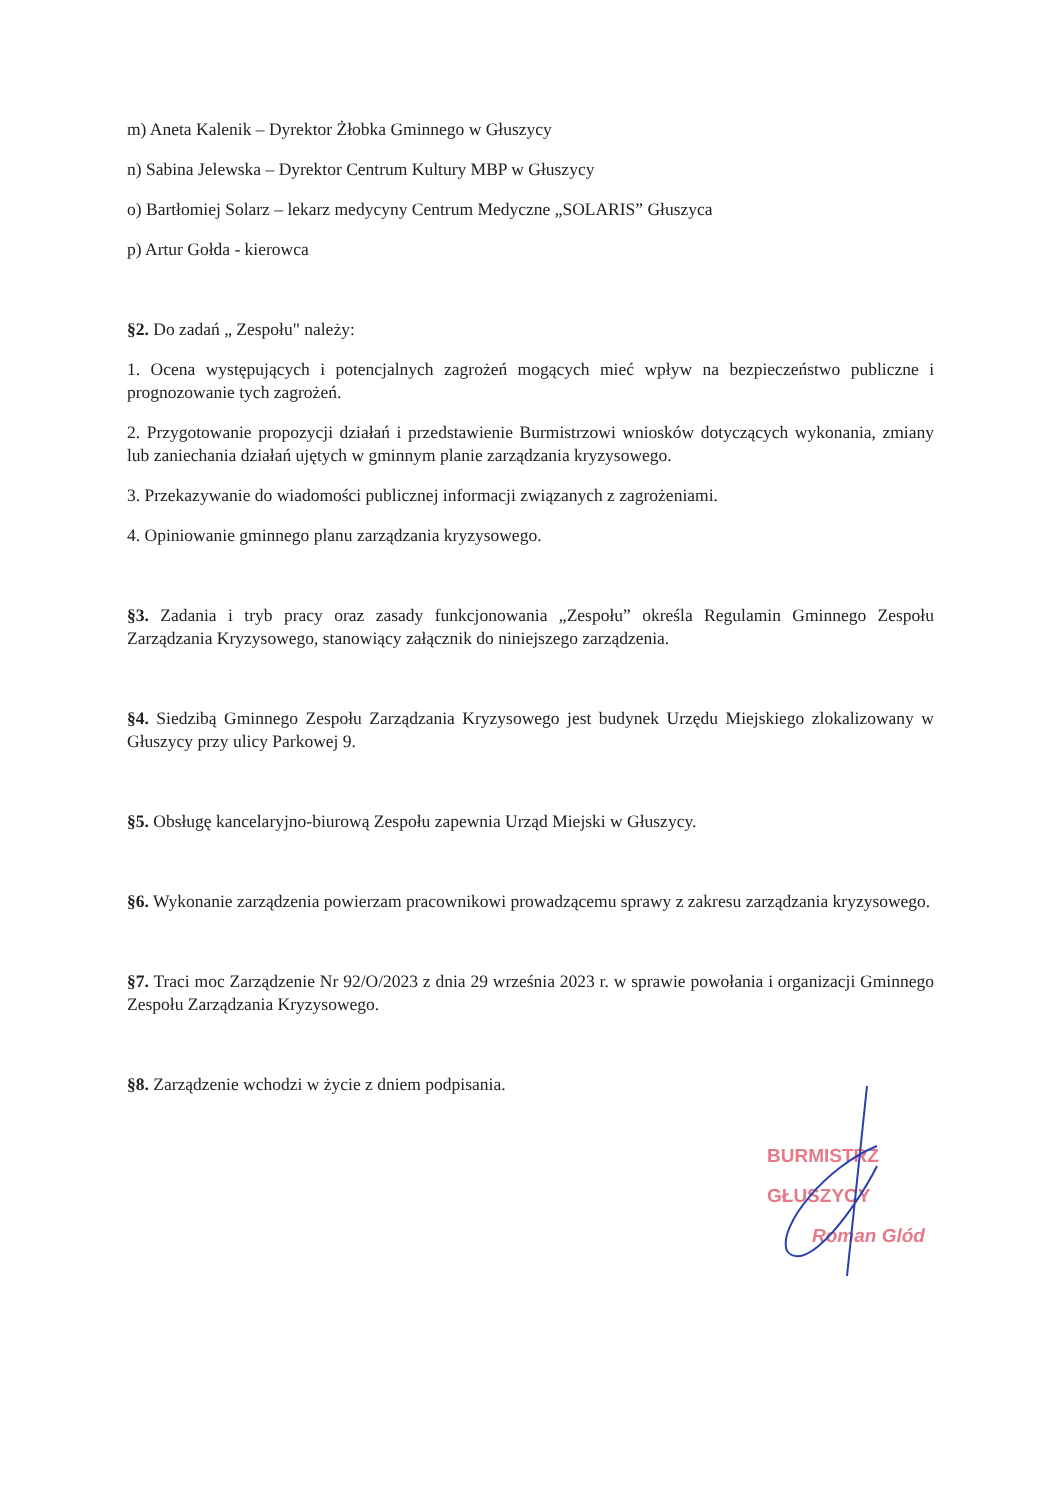m) Aneta Kalenik – Dyrektor Żłobka Gminnego w Głuszycy
n) Sabina Jelewska – Dyrektor Centrum Kultury MBP w Głuszycy
o) Bartłomiej Solarz – lekarz medycyny Centrum Medyczne „SOLARIS” Głuszyca
p) Artur Gołda - kierowca
§2. Do zadań „ Zespołu" należy:
1. Ocena występujących i potencjalnych zagrożeń mogących mieć wpływ na bezpieczeństwo publiczne i prognozowanie tych zagrożeń.
2. Przygotowanie propozycji działań i przedstawienie Burmistrzowi wniosków dotyczących wykonania, zmiany lub zaniechania działań ujętych w gminnym planie zarządzania kryzysowego.
3. Przekazywanie do wiadomości publicznej informacji związanych z zagrożeniami.
4. Opiniowanie gminnego planu zarządzania kryzysowego.
§3. Zadania i tryb pracy oraz zasady funkcjonowania „Zespołu” określa Regulamin Gminnego Zespołu Zarządzania Kryzysowego, stanowiący załącznik do niniejszego zarządzenia.
§4. Siedzibą Gminnego Zespołu Zarządzania Kryzysowego jest budynek Urzędu Miejskiego zlokalizowany w Głuszycy przy ulicy Parkowej 9.
§5. Obsługę kancelaryjno-biurową Zespołu zapewnia Urząd Miejski w Głuszycy.
§6. Wykonanie zarządzenia powierzam pracownikowi prowadzącemu sprawy z zakresu zarządzania kryzysowego.
§7. Traci moc Zarządzenie Nr 92/O/2023 z dnia 29 września 2023 r. w sprawie powołania i organizacji Gminnego Zespołu Zarządzania Kryzysowego.
§8. Zarządzenie wchodzi w życie z dniem podpisania.
BURMISTRZ GŁUSZYCY
Roman Glód